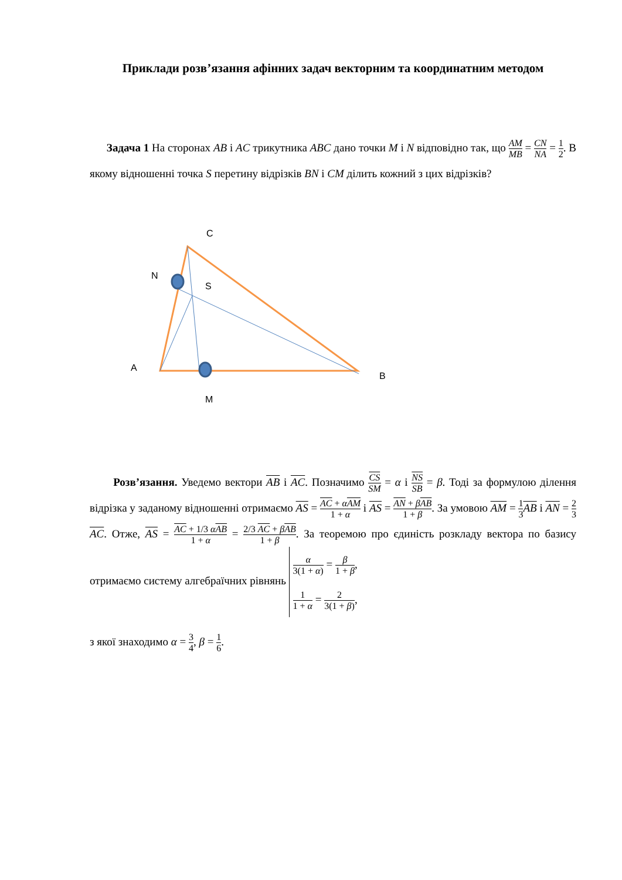Приклади розв’язання афінних задач векторним та координатним методом
Задача 1 На сторонах AB і AC трикутника ABC дано точки M і N відповідно так, що AM MB = CN NA = 1 2. В якому відношенні точка S перетину відрізків BN і CM ділить кожний з цих відрізків?
C
N
S
A
B
M
Розв’язання. Уведемо вектори AB і AC. Позначимо CS SM = α і NS SB = β. Тоді за формулою ділення відрізка у заданому відношенні отримаємо AS = AC + αAM 1 + α і AS = AN + βAB 1 + β. За умовою AM = 1 3 AB і AN = 2 3 AC. Отже, AS = AC + 1/3 αAB 1 + α = 2/3 AC + βAB 1 + β. За теоремою про єдиність розкладу вектора по базису отримаємо систему алгебраїчних рівнянь α 3(1 + α) = β 1 + β,
1 1 + α = 2 3(1 + β),
з якої знаходимо α = 3 4, β = 1 6.